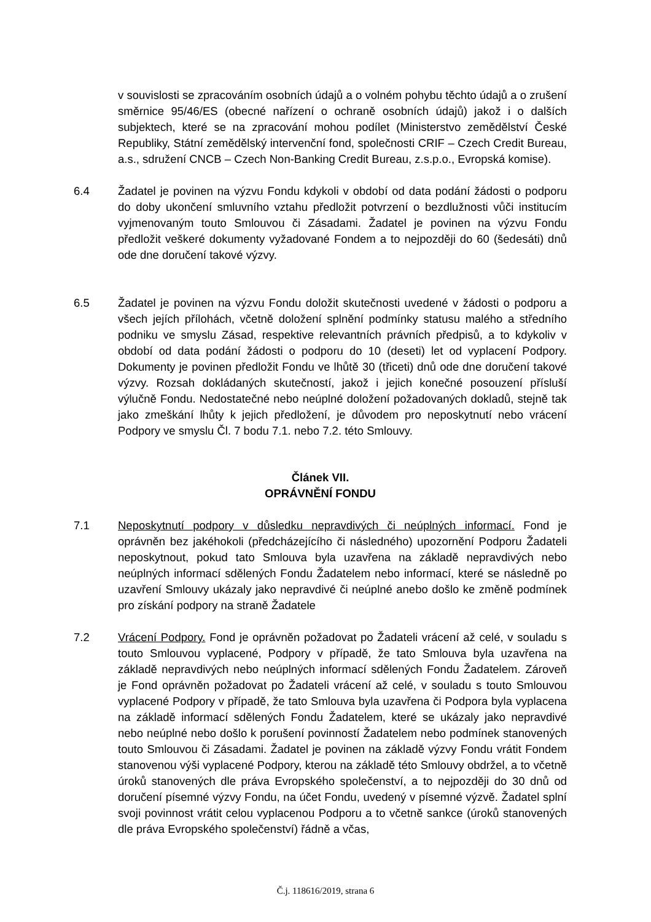v souvislosti se zpracováním osobních údajů a o volném pohybu těchto údajů a o zrušení směrnice 95/46/ES (obecné nařízení o ochraně osobních údajů) jakož i o dalších subjektech, které se na zpracování mohou podílet (Ministerstvo zemědělství České Republiky, Státní zemědělský intervenční fond, společnosti CRIF – Czech Credit Bureau, a.s., sdružení CNCB – Czech Non-Banking Credit Bureau, z.s.p.o., Evropská komise).
6.4 Žadatel je povinen na výzvu Fondu kdykoli v období od data podání žádosti o podporu do doby ukončení smluvního vztahu předložit potvrzení o bezdlužnosti vůči institucím vyjmenovaným touto Smlouvou či Zásadami. Žadatel je povinen na výzvu Fondu předložit veškeré dokumenty vyžadované Fondem a to nejpozději do 60 (šedesáti) dnů ode dne doručení takové výzvy.
6.5 Žadatel je povinen na výzvu Fondu doložit skutečnosti uvedené v žádosti o podporu a všech jejích přílohách, včetně doložení splnění podmínky statusu malého a středního podniku ve smyslu Zásad, respektive relevantních právních předpisů, a to kdykoliv v období od data podání žádosti o podporu do 10 (deseti) let od vyplacení Podpory. Dokumenty je povinen předložit Fondu ve lhůtě 30 (třiceti) dnů ode dne doručení takové výzvy. Rozsah dokládaných skutečností, jakož i jejich konečné posouzení přísluší výlučně Fondu. Nedostatečné nebo neúplné doložení požadovaných dokladů, stejně tak jako zmeškání lhůty k jejich předložení, je důvodem pro neposkytnutí nebo vrácení Podpory ve smyslu Čl. 7 bodu 7.1. nebo 7.2. této Smlouvy.
Článek VII.
OPRÁVNĚNÍ FONDU
7.1 Neposkytnutí podpory v důsledku nepravdivých či neúplných informací. Fond je oprávněn bez jakéhokoli (předcházejícího či následného) upozornění Podporu Žadateli neposkytnout, pokud tato Smlouva byla uzavřena na základě nepravdivých nebo neúplných informací sdělených Fondu Žadatelem nebo informací, které se následně po uzavření Smlouvy ukázaly jako nepravdivé či neúplné anebo došlo ke změně podmínek pro získání podpory na straně Žadatele
7.2 Vrácení Podpory. Fond je oprávněn požadovat po Žadateli vrácení až celé, v souladu s touto Smlouvou vyplacené, Podpory v případě, že tato Smlouva byla uzavřena na základě nepravdivých nebo neúplných informací sdělených Fondu Žadatelem. Zároveň je Fond oprávněn požadovat po Žadateli vrácení až celé, v souladu s touto Smlouvou vyplacené Podpory v případě, že tato Smlouva byla uzavřena či Podpora byla vyplacena na základě informací sdělených Fondu Žadatelem, které se ukázaly jako nepravdivé nebo neúplné nebo došlo k porušení povinností Žadatelem nebo podmínek stanovených touto Smlouvou či Zásadami. Žadatel je povinen na základě výzvy Fondu vrátit Fondem stanovenou výši vyplacené Podpory, kterou na základě této Smlouvy obdržel, a to včetně úroků stanovených dle práva Evropského společenství, a to nejpozději do 30 dnů od doručení písemné výzvy Fondu, na účet Fondu, uvedený v písemné výzvě. Žadatel splní svoji povinnost vrátit celou vyplacenou Podporu a to včetně sankce (úroků stanovených dle práva Evropského společenství) řádně a včas,
Č.j. 118616/2019, strana 6